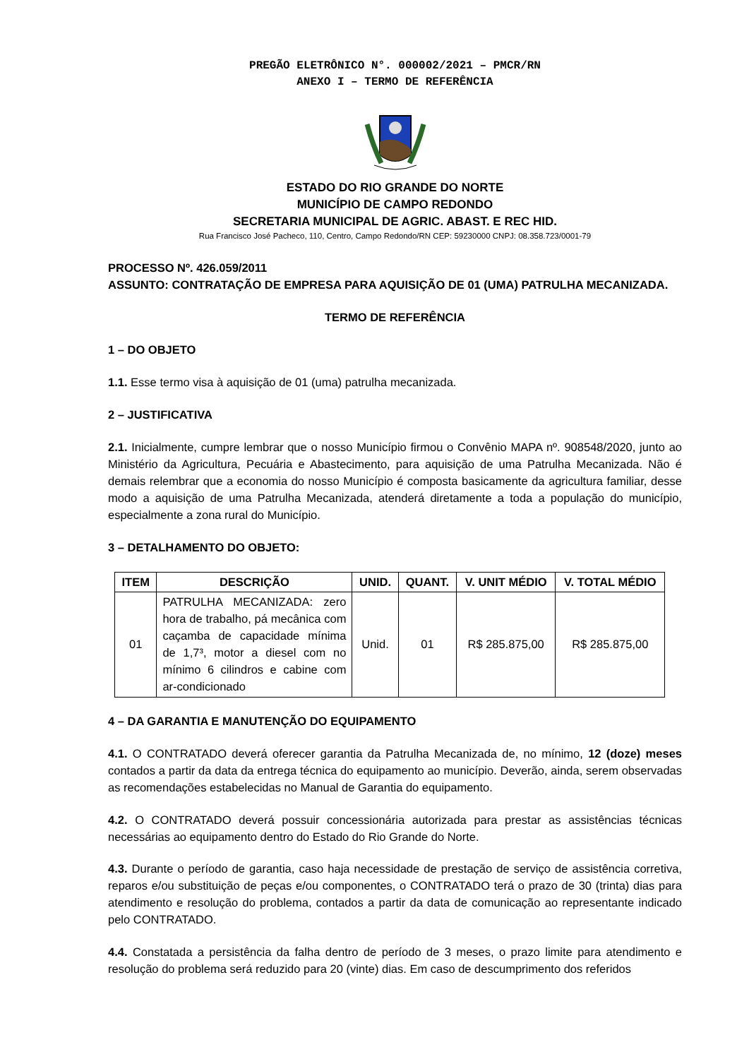PREGÃO ELETRÔNICO N°. 000002/2021 – PMCR/RN
ANEXO I – TERMO DE REFERÊNCIA
ESTADO DO RIO GRANDE DO NORTE
MUNICÍPIO DE CAMPO REDONDO
SECRETARIA MUNICIPAL DE AGRIC. ABAST. E REC HID.
Rua Francisco José Pacheco, 110, Centro, Campo Redondo/RN CEP: 59230000 CNPJ: 08.358.723/0001-79
PROCESSO Nº. 426.059/2011
ASSUNTO: CONTRATAÇÃO DE EMPRESA PARA AQUISIÇÃO DE 01 (UMA) PATRULHA MECANIZADA.
TERMO DE REFERÊNCIA
1 – DO OBJETO
1.1. Esse termo visa à aquisição de 01 (uma) patrulha mecanizada.
2 – JUSTIFICATIVA
2.1. Inicialmente, cumpre lembrar que o nosso Município firmou o Convênio MAPA nº. 908548/2020, junto ao Ministério da Agricultura, Pecuária e Abastecimento, para aquisição de uma Patrulha Mecanizada. Não é demais relembrar que a economia do nosso Município é composta basicamente da agricultura familiar, desse modo a aquisição de uma Patrulha Mecanizada, atenderá diretamente a toda a população do município, especialmente a zona rural do Município.
3 – DETALHAMENTO DO OBJETO:
| ITEM | DESCRIÇÃO | UNID. | QUANT. | V. UNIT MÉDIO | V. TOTAL MÉDIO |
| --- | --- | --- | --- | --- | --- |
| 01 | PATRULHA MECANIZADA: zero hora de trabalho, pá mecânica com caçamba de capacidade mínima de 1,7³, motor a diesel com no mínimo 6 cilindros e cabine com ar-condicionado | Unid. | 01 | R$ 285.875,00 | R$ 285.875,00 |
4 – DA GARANTIA E MANUTENÇÃO DO EQUIPAMENTO
4.1. O CONTRATADO deverá oferecer garantia da Patrulha Mecanizada de, no mínimo, 12 (doze) meses contados a partir da data da entrega técnica do equipamento ao município. Deverão, ainda, serem observadas as recomendações estabelecidas no Manual de Garantia do equipamento.
4.2. O CONTRATADO deverá possuir concessionária autorizada para prestar as assistências técnicas necessárias ao equipamento dentro do Estado do Rio Grande do Norte.
4.3. Durante o período de garantia, caso haja necessidade de prestação de serviço de assistência corretiva, reparos e/ou substituição de peças e/ou componentes, o CONTRATADO terá o prazo de 30 (trinta) dias para atendimento e resolução do problema, contados a partir da data de comunicação ao representante indicado pelo CONTRATADO.
4.4. Constatada a persistência da falha dentro de período de 3 meses, o prazo limite para atendimento e resolução do problema será reduzido para 20 (vinte) dias. Em caso de descumprimento dos referidos